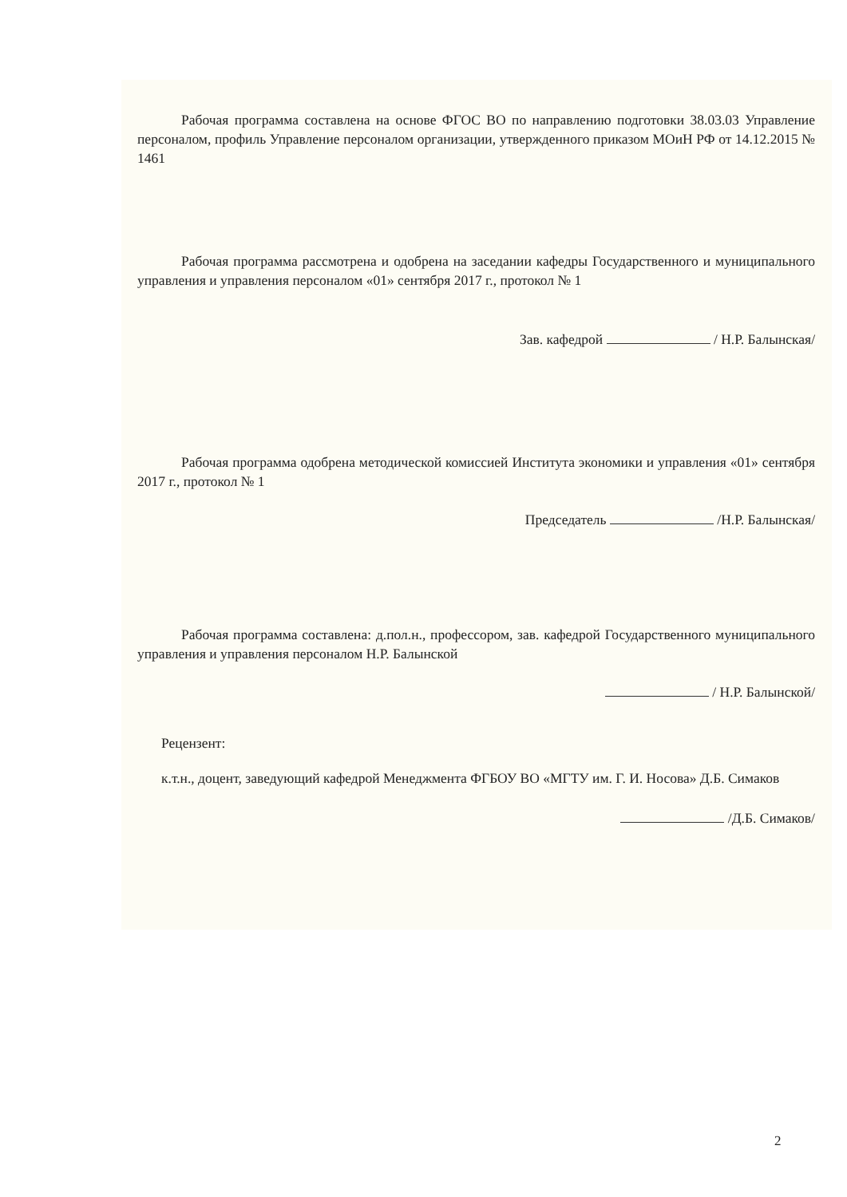Рабочая программа составлена на основе ФГОС ВО по направлению подготовки 38.03.03 Управление персоналом, профиль Управление персоналом организации, утвержденного приказом МОиН РФ от 14.12.2015 № 1461
Рабочая программа рассмотрена и одобрена на заседании кафедры Государственного и муниципального управления и управления персоналом «01» сентября 2017 г., протокол № 1
Зав. кафедрой / Н.Р. Балынская/
Рабочая программа одобрена методической комиссией Института экономики и управления «01» сентября 2017 г., протокол № 1
Председатель /Н.Р. Балынская/
Рабочая программа составлена: д.пол.н., профессором, зав. кафедрой Государственного муниципального управления и управления персоналом Н.Р. Балынской
/ Н.Р. Балынской/
Рецензент:
к.т.н., доцент, заведующий кафедрой Менеджмента ФГБОУ ВО «МГТУ им. Г. И. Носова» Д.Б. Симаков
/Д.Б. Симаков/
2